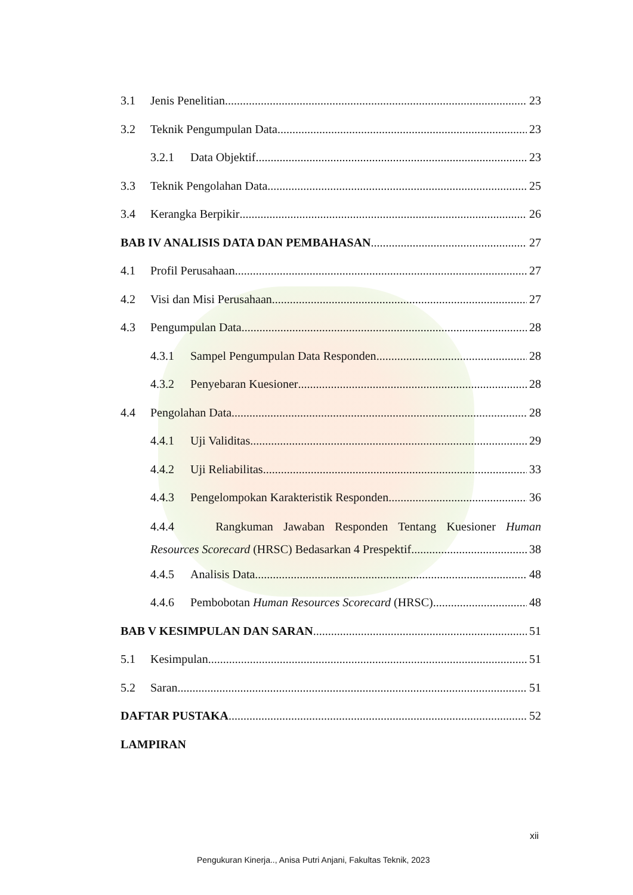3.1 Jenis Penelitian 23
3.2 Teknik Pengumpulan Data 23
3.2.1 Data Objektif 23
3.3 Teknik Pengolahan Data 25
3.4 Kerangka Berpikir 26
BAB IV ANALISIS DATA DAN PEMBAHASAN 27
4.1 Profil Perusahaan 27
4.2 Visi dan Misi Perusahaan 27
4.3 Pengumpulan Data 28
4.3.1 Sampel Pengumpulan Data Responden 28
4.3.2 Penyebaran Kuesioner 28
4.4 Pengolahan Data 28
4.4.1 Uji Validitas 29
4.4.2 Uji Reliabilitas 33
4.4.3 Pengelompokan Karakteristik Responden 36
4.4.4 Rangkuman Jawaban Responden Tentang Kuesioner Human
Resources Scorecard (HRSC) Bedasarkan 4 Prespektif 38
4.4.5 Analisis Data 48
4.4.6 Pembobotan Human Resources Scorecard (HRSC) 48
BAB V KESIMPULAN DAN SARAN 51
5.1 Kesimpulan 51
5.2 Saran 51
DAFTAR PUSTAKA 52
LAMPIRAN
xii
Pengukuran Kinerja.., Anisa Putri Anjani, Fakultas Teknik, 2023